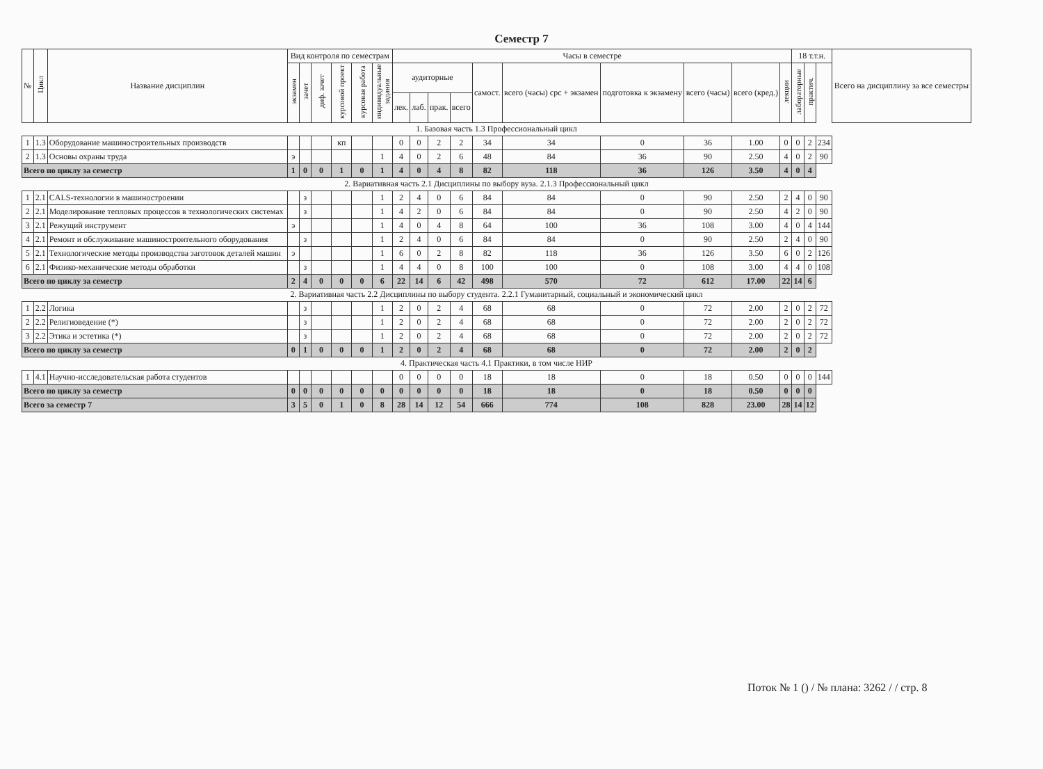Семестр 7
| № | Цикл | Название дисциплин | Вид контроля по семестрам | | | | | | Часы в семестре | | | | | | | | | | 18 т.т.н. | | | Всего на дисциплину за все семестры |
| --- | --- | --- | --- | --- | --- | --- | --- | --- | --- | --- | --- | --- | --- | --- | --- | --- | --- | --- | --- | --- | --- | --- |
| | | | экзамен | зачет | диф. зачет | курсовой проект | курсовая работа | индивидуальные задания | аудиторные | | | | самост. | всего (часы) срс + экзамен | подготовка к экзамену | всего (часы) | всего (кред.) | лекции | лабораторные | практич. | | |
| | | | | | | | | | лек. | лаб. | прак. | всего | | | | | | | | | | |
| 1. Базовая часть 1.3 Профессиональный цикл | | | | | | | | | | | | | | | | | | | | | | |
| 1 | 1.3 | Оборудование машиностроительных производств | | | | кп | | | 0 | 0 | 2 | 2 | 34 | 34 | 0 | 36 | 1.00 | 0 | 0 | 2 | 234 | |
| 2 | 1.3 | Основы охраны труда | э | | | | | 1 | 4 | 0 | 2 | 6 | 48 | 84 | 36 | 90 | 2.50 | 4 | 0 | 2 | 90 | |
| Всего по циклу за семестр | | | 1 | 0 | 0 | 1 | 0 | 1 | 4 | 0 | 4 | 8 | 82 | 118 | 36 | 126 | 3.50 | 4 | 0 | 4 | | |
| 2. Вариативная часть 2.1 Дисциплины по выбору вуза. 2.1.3 Профессиональный цикл | | | | | | | | | | | | | | | | | | | | | | |
| 1 | 2.1 | CALS-технологии в машиностроении | | з | | | | 1 | 2 | 4 | 0 | 6 | 84 | 84 | 0 | 90 | 2.50 | 2 | 4 | 0 | 90 | |
| 2 | 2.1 | Моделирование тепловых процессов в технологических системах | | з | | | | 1 | 4 | 2 | 0 | 6 | 84 | 84 | 0 | 90 | 2.50 | 4 | 2 | 0 | 90 | |
| 3 | 2.1 | Режущий инструмент | э | | | | | 1 | 4 | 0 | 4 | 8 | 64 | 100 | 36 | 108 | 3.00 | 4 | 0 | 4 | 144 | |
| 4 | 2.1 | Ремонт и обслуживание машиностроительного оборудования | | з | | | | 1 | 2 | 4 | 0 | 6 | 84 | 84 | 0 | 90 | 2.50 | 2 | 4 | 0 | 90 | |
| 5 | 2.1 | Технологические методы производства заготовок деталей машин | э | | | | | 1 | 6 | 0 | 2 | 8 | 82 | 118 | 36 | 126 | 3.50 | 6 | 0 | 2 | 126 | |
| 6 | 2.1 | Физико-механические методы обработки | | з | | | | 1 | 4 | 4 | 0 | 8 | 100 | 100 | 0 | 108 | 3.00 | 4 | 4 | 0 | 108 | |
| Всего по циклу за семестр | | | 2 | 4 | 0 | 0 | 0 | 6 | 22 | 14 | 6 | 42 | 498 | 570 | 72 | 612 | 17.00 | 22 | 14 | 6 | | |
| 2. Вариативная часть 2.2 Дисциплины по выбору студента. 2.2.1 Гуманитарный, социальный и экономический цикл | | | | | | | | | | | | | | | | | | | | | | |
| 1 | 2.2 | Логика | | з | | | | 1 | 2 | 0 | 2 | 4 | 68 | 68 | 0 | 72 | 2.00 | 2 | 0 | 2 | 72 | |
| 2 | 2.2 | Религиоведение (*) | | з | | | | 1 | 2 | 0 | 2 | 4 | 68 | 68 | 0 | 72 | 2.00 | 2 | 0 | 2 | 72 | |
| 3 | 2.2 | Этика и эстетика (*) | | з | | | | 1 | 2 | 0 | 2 | 4 | 68 | 68 | 0 | 72 | 2.00 | 2 | 0 | 2 | 72 | |
| Всего по циклу за семестр | | | 0 | 1 | 0 | 0 | 0 | 1 | 2 | 0 | 2 | 4 | 68 | 68 | 0 | 72 | 2.00 | 2 | 0 | 2 | | |
| 4. Практическая часть 4.1 Практики, в том числе НИР | | | | | | | | | | | | | | | | | | | | | | |
| 1 | 4.1 | Научно-исследовательская работа студентов | | | | | | | 0 | 0 | 0 | 0 | 18 | 18 | 0 | 18 | 0.50 | 0 | 0 | 0 | 144 | |
| Всего по циклу за семестр | | | 0 | 0 | 0 | 0 | 0 | 0 | 0 | 0 | 0 | 0 | 18 | 18 | 0 | 18 | 0.50 | 0 | 0 | 0 | | |
| Всего за семестр 7 | | | 3 | 5 | 0 | 1 | 0 | 8 | 28 | 14 | 12 | 54 | 666 | 774 | 108 | 828 | 23.00 | 28 | 14 | 12 | | |
Поток № 1 () / № плана: 3262 / / стр. 8